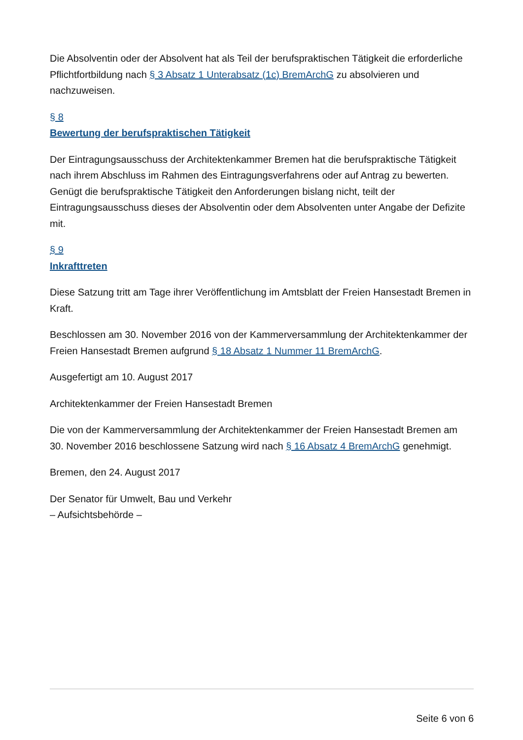Die Absolventin oder der Absolvent hat als Teil der berufspraktischen Tätigkeit die erforderliche Pflichtfortbildung nach § 3 Absatz 1 Unterabsatz (1c) BremArchG zu absolvieren und nachzuweisen.
§ 8
Bewertung der berufspraktischen Tätigkeit
Der Eintragungsausschuss der Architektenkammer Bremen hat die berufspraktische Tätigkeit nach ihrem Abschluss im Rahmen des Eintragungsverfahrens oder auf Antrag zu bewerten. Genügt die berufspraktische Tätigkeit den Anforderungen bislang nicht, teilt der Eintragungsausschuss dieses der Absolventin oder dem Absolventen unter Angabe der Defizite mit.
§ 9
Inkrafttreten
Diese Satzung tritt am Tage ihrer Veröffentlichung im Amtsblatt der Freien Hansestadt Bremen in Kraft.
Beschlossen am 30. November 2016 von der Kammerversammlung der Architektenkammer der Freien Hansestadt Bremen aufgrund § 18 Absatz 1 Nummer 11 BremArchG.
Ausgefertigt am 10. August 2017
Architektenkammer der Freien Hansestadt Bremen
Die von der Kammerversammlung der Architektenkammer der Freien Hansestadt Bremen am 30. November 2016 beschlossene Satzung wird nach § 16 Absatz 4 BremArchG genehmigt.
Bremen, den 24. August 2017
Der Senator für Umwelt, Bau und Verkehr
– Aufsichtsbehörde –
Seite 6 von 6